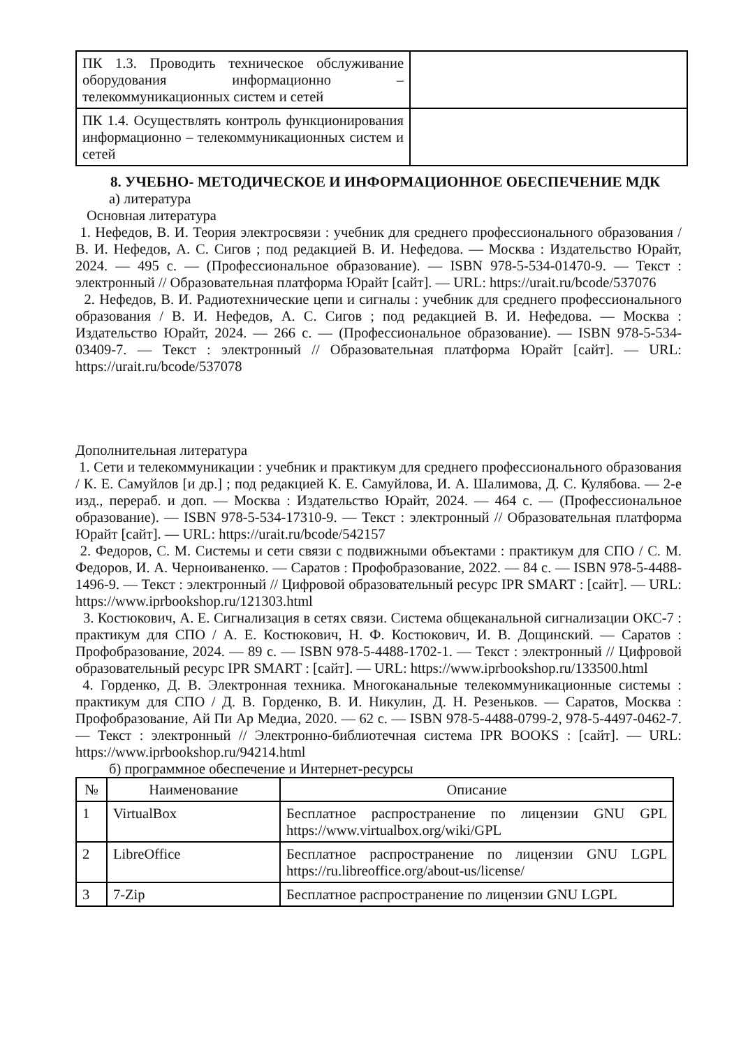| ПК 1.3. Проводить техническое обслуживание оборудования информационно – телекоммуникационных систем и сетей | |
| ПК 1.4. Осуществлять контроль функционирования информационно – телекоммуникационных систем и сетей | |
8. УЧЕБНО- МЕТОДИЧЕСКОЕ И ИНФОРМАЦИОННОЕ ОБЕСПЕЧЕНИЕ МДК
а) литература
Основная литература
1. Нефедов, В. И. Теория электросвязи : учебник для среднего профессионального образования / В. И. Нефедов, А. С. Сигов ; под редакцией В. И. Нефедова. — Москва : Издательство Юрайт, 2024. — 495 с. — (Профессиональное образование). — ISBN 978-5-534-01470-9. — Текст : электронный // Образовательная платформа Юрайт [сайт]. — URL: https://urait.ru/bcode/537076
2. Нефедов, В. И. Радиотехнические цепи и сигналы : учебник для среднего профессионального образования / В. И. Нефедов, А. С. Сигов ; под редакцией В. И. Нефедова. — Москва : Издательство Юрайт, 2024. — 266 с. — (Профессиональное образование). — ISBN 978-5-534-03409-7. — Текст : электронный // Образовательная платформа Юрайт [сайт]. — URL: https://urait.ru/bcode/537078
Дополнительная литература
1. Сети и телекоммуникации : учебник и практикум для среднего профессионального образования / К. Е. Самуйлов [и др.] ; под редакцией К. Е. Самуйлова, И. А. Шалимова, Д. С. Кулябова. — 2-е изд., перераб. и доп. — Москва : Издательство Юрайт, 2024. — 464 с. — (Профессиональное образование). — ISBN 978-5-534-17310-9. — Текст : электронный // Образовательная платформа Юрайт [сайт]. — URL: https://urait.ru/bcode/542157
2. Федоров, С. М. Системы и сети связи с подвижными объектами : практикум для СПО / С. М. Федоров, И. А. Черноиваненко. — Саратов : Профобразование, 2022. — 84 с. — ISBN 978-5-4488-1496-9. — Текст : электронный // Цифровой образовательный ресурс IPR SMART : [сайт]. — URL: https://www.iprbookshop.ru/121303.html
3. Костюкович, А. Е. Сигнализация в сетях связи. Система общеканальной сигнализации ОКС-7 : практикум для СПО / А. Е. Костюкович, Н. Ф. Костюкович, И. В. Дощинский. — Саратов : Профобразование, 2024. — 89 с. — ISBN 978-5-4488-1702-1. — Текст : электронный // Цифровой образовательный ресурс IPR SMART : [сайт]. — URL: https://www.iprbookshop.ru/133500.html
4. Горденко, Д. В. Электронная техника. Многоканальные телекоммуникационные системы : практикум для СПО / Д. В. Горденко, В. И. Никулин, Д. Н. Резеньков. — Саратов, Москва : Профобразование, Ай Пи Ар Медиа, 2020. — 62 с. — ISBN 978-5-4488-0799-2, 978-5-4497-0462-7. — Текст : электронный // Электронно-библиотечная система IPR BOOKS : [сайт]. — URL: https://www.iprbookshop.ru/94214.html
б) программное обеспечение и Интернет-ресурсы
| № | Наименование | Описание |
| --- | --- | --- |
| 1 | VirtualBox | Бесплатное распространение по лицензии GNU GPL https://www.virtualbox.org/wiki/GPL |
| 2 | LibreOffice | Бесплатное распространение по лицензии GNU LGPL https://ru.libreoffice.org/about-us/license/ |
| 3 | 7-Zip | Бесплатное распространение по лицензии GNU LGPL |